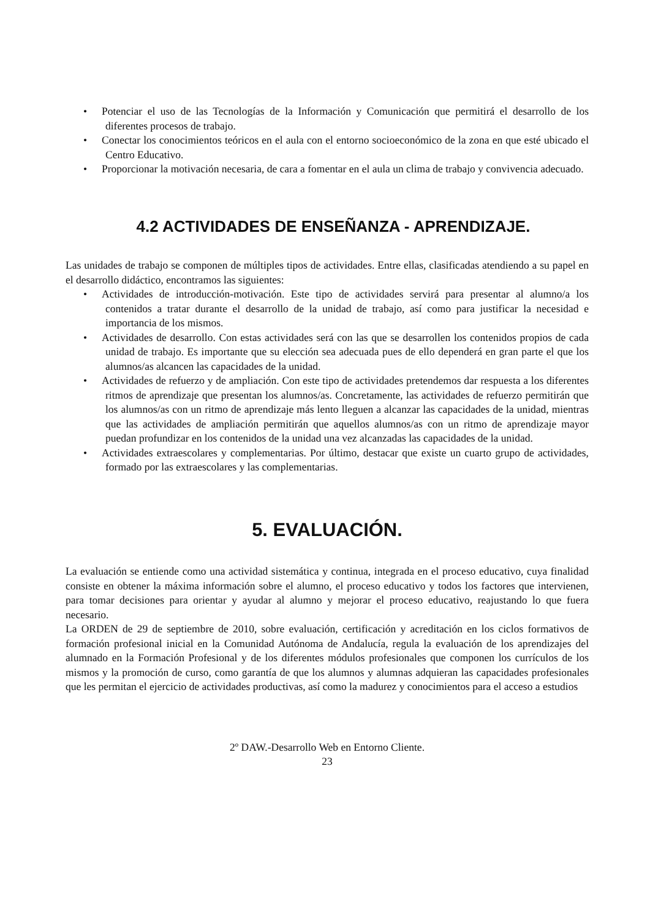• Potenciar el uso de las Tecnologías de la Información y Comunicación que permitirá el desarrollo de los diferentes procesos de trabajo.
• Conectar los conocimientos teóricos en el aula con el entorno socioeconómico de la zona en que esté ubicado el Centro Educativo.
• Proporcionar la motivación necesaria, de cara a fomentar en el aula un clima de trabajo y convivencia adecuado.
4.2 ACTIVIDADES DE ENSEÑANZA - APRENDIZAJE.
Las unidades de trabajo se componen de múltiples tipos de actividades. Entre ellas, clasificadas atendiendo a su papel en el desarrollo didáctico, encontramos las siguientes:
• Actividades de introducción-motivación. Este tipo de actividades servirá para presentar al alumno/a los contenidos a tratar durante el desarrollo de la unidad de trabajo, así como para justificar la necesidad e importancia de los mismos.
• Actividades de desarrollo. Con estas actividades será con las que se desarrollen los contenidos propios de cada unidad de trabajo. Es importante que su elección sea adecuada pues de ello dependerá en gran parte el que los alumnos/as alcancen las capacidades de la unidad.
• Actividades de refuerzo y de ampliación. Con este tipo de actividades pretendemos dar respuesta a los diferentes ritmos de aprendizaje que presentan los alumnos/as. Concretamente, las actividades de refuerzo permitirán que los alumnos/as con un ritmo de aprendizaje más lento lleguen a alcanzar las capacidades de la unidad, mientras que las actividades de ampliación permitirán que aquellos alumnos/as con un ritmo de aprendizaje mayor puedan profundizar en los contenidos de la unidad una vez alcanzadas las capacidades de la unidad.
• Actividades extraescolares y complementarias. Por último, destacar que existe un cuarto grupo de actividades, formado por las extraescolares y las complementarias.
5. EVALUACIÓN.
La evaluación se entiende como una actividad sistemática y continua, integrada en el proceso educativo, cuya finalidad consiste en obtener la máxima información sobre el alumno, el proceso educativo y todos los factores que intervienen, para tomar decisiones para orientar y ayudar al alumno y mejorar el proceso educativo, reajustando lo que fuera necesario.
La ORDEN de 29 de septiembre de 2010, sobre evaluación, certificación y acreditación en los ciclos formativos de formación profesional inicial en la Comunidad Autónoma de Andalucía, regula la evaluación de los aprendizajes del alumnado en la Formación Profesional y de los diferentes módulos profesionales que componen los currículos de los mismos y la promoción de curso, como garantía de que los alumnos y alumnas adquieran las capacidades profesionales que les permitan el ejercicio de actividades productivas, así como la madurez y conocimientos para el acceso a estudios
2º DAW.-Desarrollo Web en Entorno Cliente.
23